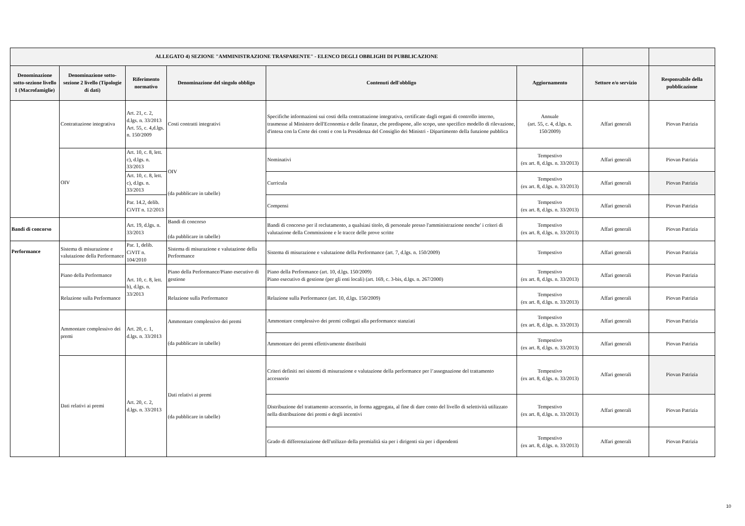| ALLEGATO 4) SEZIONE "AMMINISTRAZIONE TRASPARENTE" - ELENCO DEGLI OBBLIGHI DI PUBBLICAZIONE | | | | | | | |
| --- | --- | --- | --- | --- | --- | --- | --- |
| Denominazione sotto-sezione livello 1 (Macrofamiglie) | Denominazione sotto-sezione 2 livello (Tipologie di dati) | Riferimento normativo | Denominazione del singolo obbligo | Contenuti dell'obbligo | Aggiornamento | Settore e/o servizio | Responsabile della pubblicazione |
| | Contrattazione integrativa | Art. 21, c. 2, d.lgs. n. 33/2013 Art. 55, c. 4,d.lgs. n. 150/2009 | Costi contratti integrativi | Specifiche informazioni sui costi della contrattazione integrativa, certificate dagli organi di controllo interno, trasmesse al Ministero dell'Economia e delle finanze, che predispone, allo scopo, uno specifico modello di rilevazione, d'intesa con la Corte dei conti e con la Presidenza del Consiglio dei Ministri - Dipartimento della funzione pubblica | Annuale (art. 55, c. 4, d.lgs. n. 150/2009) | Affari generali | Piovan Patrizia |
| | OIV | Art. 10, c. 8, lett. c), d.lgs. n. 33/2013 | OIV (da pubblicare in tabelle) | Nominativi | Tempestivo (ex art. 8, d.lgs. n. 33/2013) | Affari generali | Piovan Patrizia |
| | | Art. 10, c. 8, lett. c), d.lgs. n. 33/2013 | | Curricula | Tempestivo (ex art. 8, d.lgs. n. 33/2013) | Affari generali | Piovan Patrizia |
| | | Par. 14.2, delib. CiVIT n. 12/2013 | | Compensi | Tempestivo (ex art. 8, d.lgs. n. 33/2013) | Affari generali | Piovan Patrizia |
| Bandi di concorso | | Art. 19, d.lgs. n. 33/2013 | Bandi di concorso (da pubblicare in tabelle) | Bandi di concorso per il reclutamento, a qualsiasi titolo, di personale presso l'amministrazione nonche' i criteri di valutazione della Commissione e le tracce delle prove scritte | Tempestivo (ex art. 8, d.lgs. n. 33/2013) | Affari generali | Piovan Patrizia |
| Performance | Sistema di misurazione e valutazione della Performance | Par. 1, delib. CiVIT n. 104/2010 | Sistema di misurazione e valutazione della Performance | Sistema di misurazione e valutazione della Performance (art. 7, d.lgs. n. 150/2009) | Tempestivo | Affari generali | Piovan Patrizia |
| | Piano della Performance | Art. 10, c. 8, lett. b), d.lgs. n. 33/2013 | Piano della Performance/Piano esecutivo di gestione | Piano della Performance (art. 10, d.lgs. 150/2009) Piano esecutivo di gestione (per gli enti locali) (art. 169, c. 3-bis, d.lgs. n. 267/2000) | Tempestivo (ex art. 8, d.lgs. n. 33/2013) | Affari generali | Piovan Patrizia |
| | Relazione sulla Performance | | Relazione sulla Performance | Relazione sulla Performance (art. 10, d.lgs. 150/2009) | Tempestivo (ex art. 8, d.lgs. n. 33/2013) | Affari generali | Piovan Patrizia |
| | Ammontare complessivo dei premi | Art. 20, c. 1, d.lgs. n. 33/2013 | Ammontare complessivo dei premi (da pubblicare in tabelle) | Ammontare complessivo dei premi collegati alla performance stanziati | Tempestivo (ex art. 8, d.lgs. n. 33/2013) | Affari generali | Piovan Patrizia |
| | | | | Ammontare dei premi effettivamente distribuiti | Tempestivo (ex art. 8, d.lgs. n. 33/2013) | Affari generali | Piovan Patrizia |
| | Dati relativi ai premi | Art. 20, c. 2, d.lgs. n. 33/2013 | Dati relativi ai premi (da pubblicare in tabelle) | Criteri definiti nei sistemi di misurazione e valutazione della performance per l’assegnazione del trattamento accessorio | Tempestivo (ex art. 8, d.lgs. n. 33/2013) | Affari generali | Piovan Patrizia |
| | | | | Distribuzione del trattamento accessorio, in forma aggregata, al fine di dare conto del livello di selettività utilizzato nella distribuzione dei premi e degli incentivi | Tempestivo (ex art. 8, d.lgs. n. 33/2013) | Affari generali | Piovan Patrizia |
| | | | | Grado di differenziazione dell'utilizzo della premialità sia per i dirigenti sia per i dipendenti | Tempestivo (ex art. 8, d.lgs. n. 33/2013) | Affari generali | Piovan Patrizia |
10